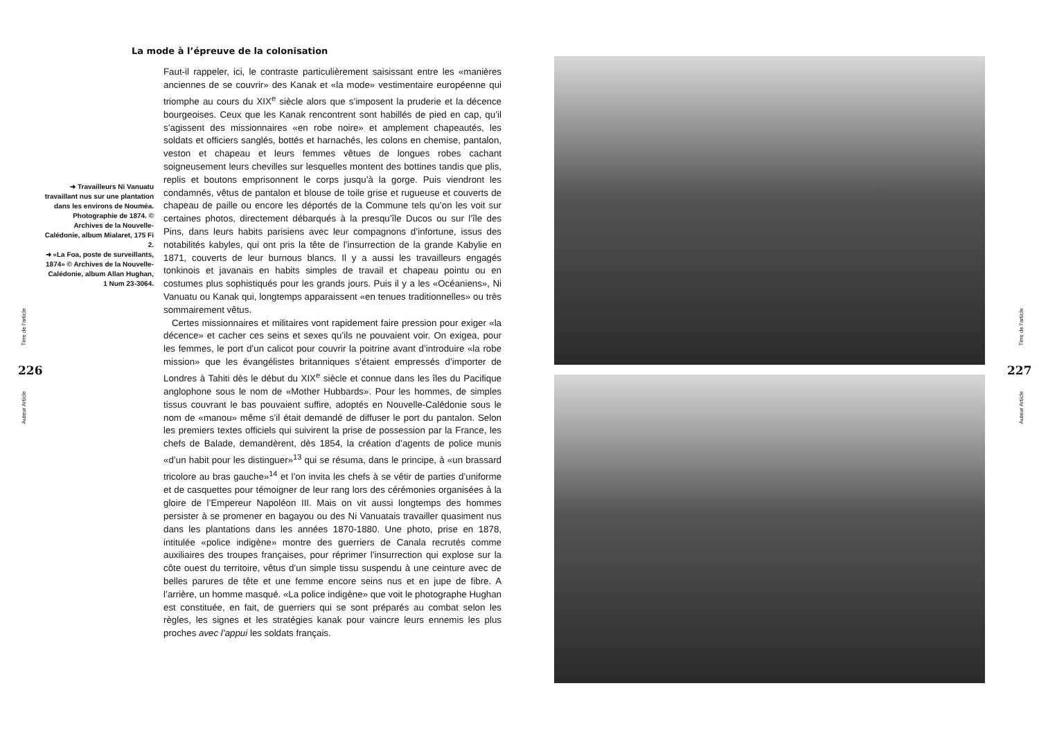La mode à l’épreuve de la colonisation
➜ Travailleurs Ni Vanuatu travaillant nus sur une plantation dans les environs de Nouméa. Photographie de 1874. © Archives de la Nouvelle-Calédonie, album Mialaret, 175 Fi 2.
➜ «La Foa, poste de surveillants, 1874» © Archives de la Nouvelle-Calédonie, album Allan Hughan, 1 Num 23-3064.
Faut-il rappeler, ici, le contraste particulièrement saisissant entre les «manières anciennes de se couvrir» des Kanak et «la mode» vestimentaire européenne qui triomphe au cours du XIX<sup>e</sup> siècle alors que s’imposent la pruderie et la décence bourgeoises. Ceux que les Kanak rencontrent sont habillés de pied en cap, qu’il s’agissent des missionnaires «en robe noire» et amplement chapeautés, les soldats et officiers sanglés, bottés et harnachés, les colons en chemise, pantalon, veston et chapeau et leurs femmes vêtues de longues robes cachant soigneusement leurs chevilles sur lesquelles montent des bottines tandis que plis, replis et boutons emprisonnent le corps jusqu’à la gorge. Puis viendront les condamnés, vêtus de pantalon et blouse de toile grise et rugueuse et couverts de chapeau de paille ou encore les déportés de la Commune tels qu’on les voit sur certaines photos, directement débarqués à la presqu’île Ducos ou sur l’île des Pins, dans leurs habits parisiens avec leur compagnons d’infortune, issus des notabilités kabyles, qui ont pris la tête de l’insurrection de la grande Kabylie en 1871, couverts de leur burnous blancs. Il y a aussi les travailleurs engagés tonkinois et javanais en habits simples de travail et chapeau pointu ou en costumes plus sophistiqués pour les grands jours. Puis il y a les «Océaniens», Ni Vanuatu ou Kanak qui, longtemps apparaissent «en tenues traditionnelles» ou très sommairement vêtus.
Certes missionnaires et militaires vont rapidement faire pression pour exiger «la décence» et cacher ces seins et sexes qu’ils ne pouvaient voir. On exigea, pour les femmes, le port d’un calicot pour couvrir la poitrine avant d’introduire «la robe mission» que les évangélistes britanniques s’étaient empressés d’importer de Londres à Tahiti dès le début du XIX<sup>e</sup> siècle et connue dans les îles du Pacifique anglophone sous le nom de «Mother Hubbards». Pour les hommes, de simples tissus couvrant le bas pouvaient suffire, adoptés en Nouvelle-Calédonie sous le nom de «manou» même s’il était demandé de diffuser le port du pantalon. Selon les premiers textes officiels qui suivirent la prise de possession par la France, les chefs de Balade, demandèrent, dès 1854, la création d’agents de police munis «d’un habit pour les distinguer»<sup>13</sup> qui se résuma, dans le principe, à «un brassard tricolore au bras gauche»<sup>14</sup> et l’on invita les chefs à se vêtir de parties d’uniforme et de casquettes pour témoigner de leur rang lors des cérémonies organisées à la gloire de l’Empereur Napoléon III. Mais on vit aussi longtemps des hommes persister à se promener en bagayou ou des Ni Vanuatais travailler quasiment nus dans les plantations dans les années 1870-1880. Une photo, prise en 1878, intitulée «police indigène» montre des guerriers de Canala recrutés comme auxiliaires des troupes françaises, pour réprimer l’insurrection qui explose sur la côte ouest du territoire, vêtus d’un simple tissu suspendu à une ceinture avec de belles parures de tête et une femme encore seins nus et en jupe de fibre. A l’arrière, un homme masqué. «La police indigène» que voit le photographe Hughan est constituée, en fait, de guerriers qui se sont préparés au combat selon les règles, les signes et les stratégies kanak pour vaincre leurs ennemis les plus proches avec l’appui les soldats français.
Tirre de l’article
226
Auteur Article
Tirre de l’article
227
Auteur Article